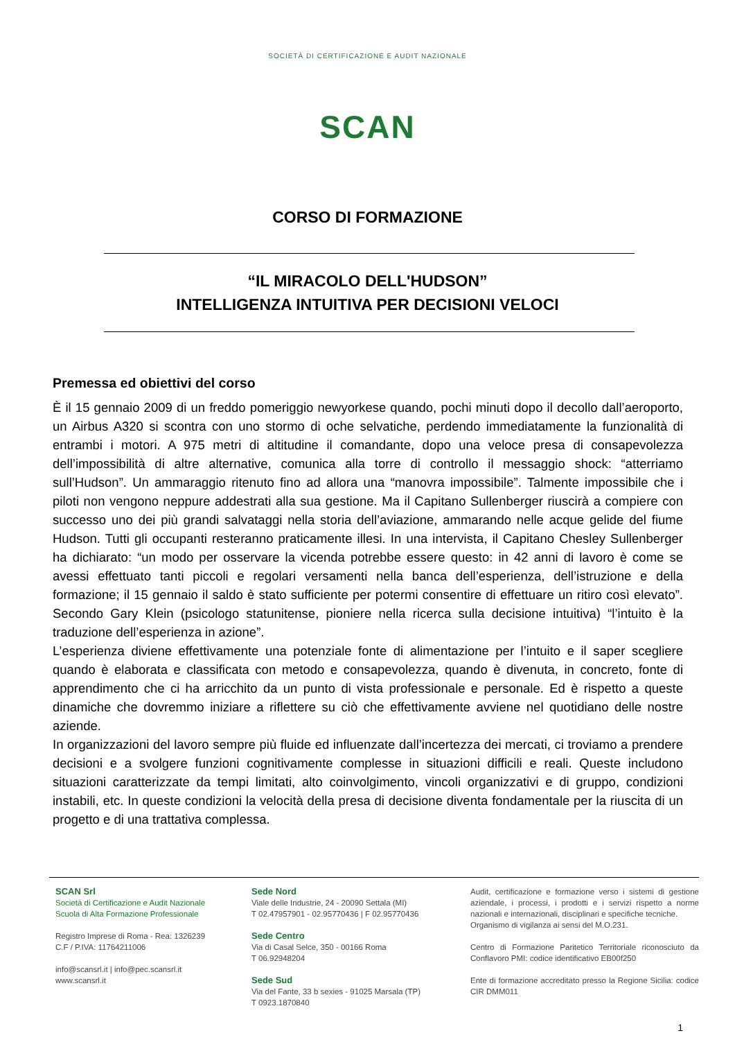SOCIETÀ DI CERTIFICAZIONE E AUDIT NAZIONALE
SCAN
CORSO DI FORMAZIONE
“IL MIRACOLO DELL'HUDSON”
INTELLIGENZA INTUITIVA PER DECISIONI VELOCI
Premessa ed obiettivi del corso
È il 15 gennaio 2009 di un freddo pomeriggio newyorkese quando, pochi minuti dopo il decollo dall’aeroporto, un Airbus A320 si scontra con uno stormo di oche selvatiche, perdendo immediatamente la funzionalità di entrambi i motori. A 975 metri di altitudine il comandante, dopo una veloce presa di consapevolezza dell’impossibilità di altre alternative, comunica alla torre di controllo il messaggio shock: “atterriamo sull’Hudson”. Un ammaraggio ritenuto fino ad allora una “manovra impossibile”. Talmente impossibile che i piloti non vengono neppure addestrati alla sua gestione. Ma il Capitano Sullenberger riuscirà a compiere con successo uno dei più grandi salvataggi nella storia dell’aviazione, ammarando nelle acque gelide del fiume Hudson. Tutti gli occupanti resteranno praticamente illesi. In una intervista, il Capitano Chesley Sullenberger ha dichiarato: “un modo per osservare la vicenda potrebbe essere questo: in 42 anni di lavoro è come se avessi effettuato tanti piccoli e regolari versamenti nella banca dell’esperienza, dell’istruzione e della formazione; il 15 gennaio il saldo è stato sufficiente per potermi consentire di effettuare un ritiro così elevato”. Secondo Gary Klein (psicologo statunitense, pioniere nella ricerca sulla decisione intuitiva) “l’intuito è la traduzione dell’esperienza in azione”.
L’esperienza diviene effettivamente una potenziale fonte di alimentazione per l’intuito e il saper scegliere quando è elaborata e classificata con metodo e consapevolezza, quando è divenuta, in concreto, fonte di apprendimento che ci ha arricchito da un punto di vista professionale e personale. Ed è rispetto a queste dinamiche che dovremmo iniziare a riflettere su ciò che effettivamente avviene nel quotidiano delle nostre aziende.
In organizzazioni del lavoro sempre più fluide ed influenzate dall’incertezza dei mercati, ci troviamo a prendere decisioni e a svolgere funzioni cognitivamente complesse in situazioni difficili e reali. Queste includono situazioni caratterizzate da tempi limitati, alto coinvolgimento, vincoli organizzativi e di gruppo, condizioni instabili, etc. In queste condizioni la velocità della presa di decisione diventa fondamentale per la riuscita di un progetto e di una trattativa complessa.
SCAN Srl
Società di Certificazione e Audit Nazionale
Scuola di Alta Formazione Professionale
Registro Imprese di Roma - Rea: 1326239
C.F / P.IVA: 11764211006
info@scansrl.it | info@pec.scansrl.it
www.scansrl.it
Sede Nord
Viale delle Industrie, 24 - 20090 Settala (MI)
T 02.47957901 - 02.95770436 | F 02.95770436
Sede Centro
Via di Casal Selce, 350 - 00166 Roma
T 06.92948204
Sede Sud
Via del Fante, 33 b sexies - 91025 Marsala (TP)
T 0923.1870840
Audit, certificazione e formazione verso i sistemi di gestione aziendale, i processi, i prodotti e i servizi rispetto a norme nazionali e internazionali, disciplinari e specifiche tecniche.
Organismo di vigilanza ai sensi del M.O.231.
Centro di Formazione Paritetico Territoriale riconosciuto da Conflavoro PMI: codice identificativo EB00f250
Ente di formazione accreditato presso la Regione Sicilia: codice CIR DMM011
1